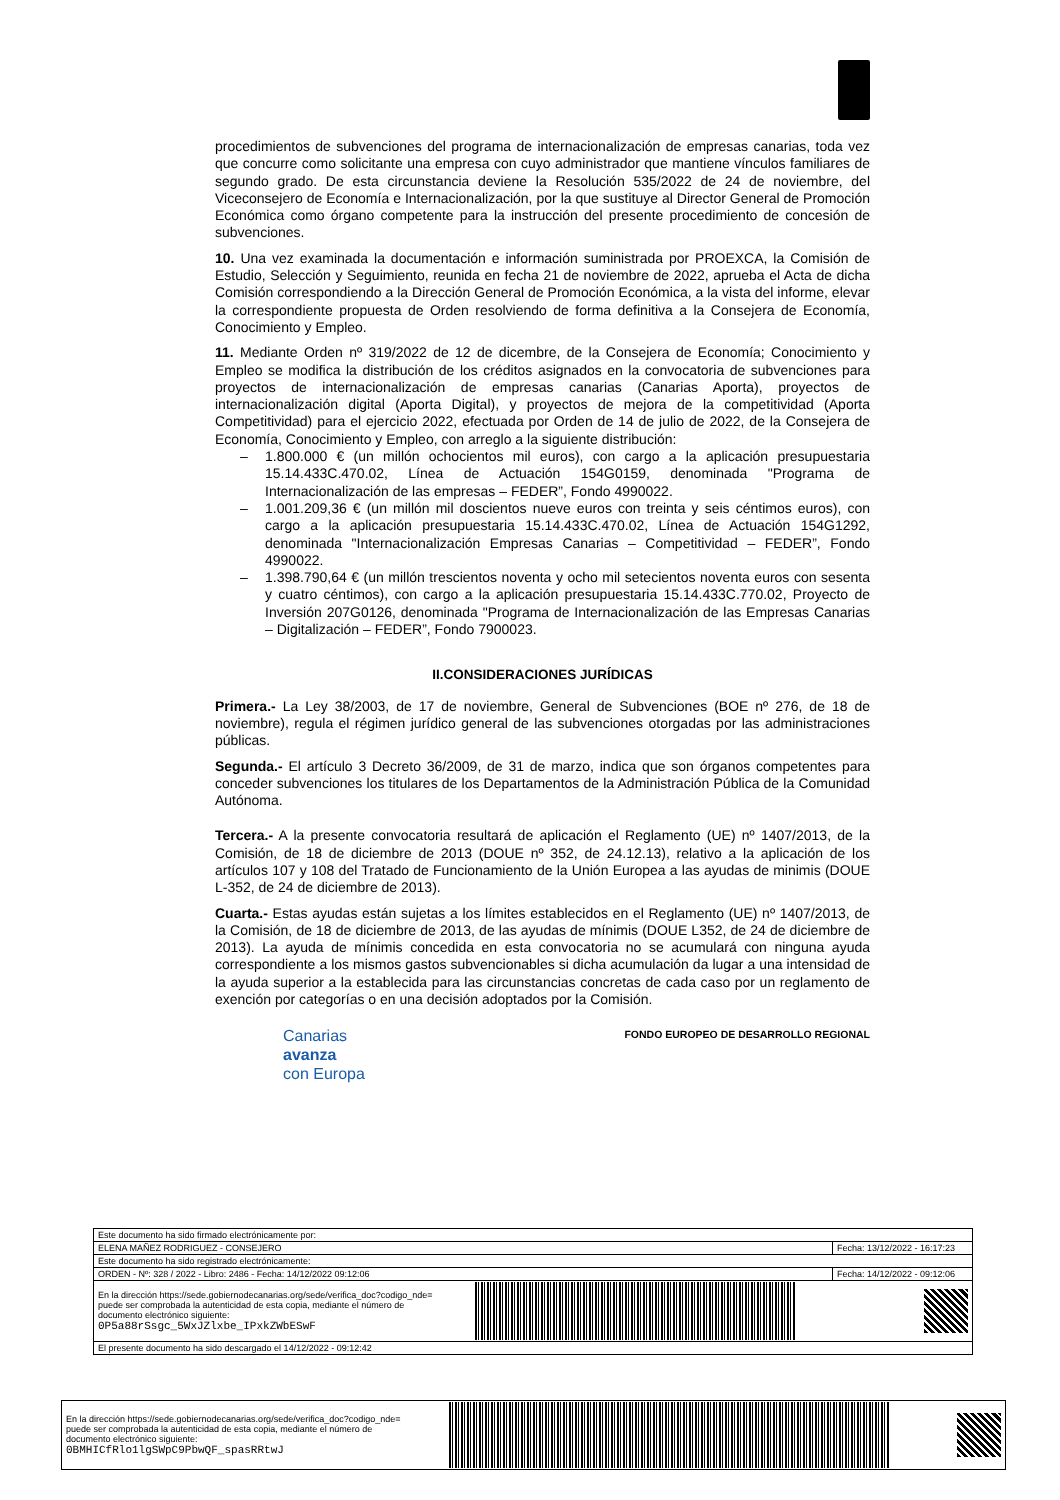procedimientos de subvenciones del programa de internacionalización de empresas canarias, toda vez que concurre como solicitante una empresa con cuyo administrador que mantiene vínculos familiares de segundo grado. De esta circunstancia deviene la Resolución 535/2022 de 24 de noviembre, del Viceconsejero de Economía e Internacionalización, por la que sustituye al Director General de Promoción Económica como órgano competente para la instrucción del presente procedimiento de concesión de subvenciones.
10. Una vez examinada la documentación e información suministrada por PROEXCA, la Comisión de Estudio, Selección y Seguimiento, reunida en fecha 21 de noviembre de 2022, aprueba el Acta de dicha Comisión correspondiendo a la Dirección General de Promoción Económica, a la vista del informe, elevar la correspondiente propuesta de Orden resolviendo de forma definitiva a la Consejera de Economía, Conocimiento y Empleo.
11. Mediante Orden nº 319/2022 de 12 de dicembre, de la Consejera de Economía; Conocimiento y Empleo se modifica la distribución de los créditos asignados en la convocatoria de subvenciones para proyectos de internacionalización de empresas canarias (Canarias Aporta), proyectos de internacionalización digital (Aporta Digital), y proyectos de mejora de la competitividad (Aporta Competitividad) para el ejercicio 2022, efectuada por Orden de 14 de julio de 2022, de la Consejera de Economía, Conocimiento y Empleo, con arreglo a la siguiente distribución:
– 1.800.000 € (un millón ochocientos mil euros), con cargo a la aplicación presupuestaria 15.14.433C.470.02, Línea de Actuación 154G0159, denominada "Programa de Internacionalización de las empresas – FEDER”, Fondo 4990022.
– 1.001.209,36 € (un millón mil doscientos nueve euros con treinta y seis céntimos euros), con cargo a la aplicación presupuestaria 15.14.433C.470.02, Línea de Actuación 154G1292, denominada "Internacionalización Empresas Canarias – Competitividad – FEDER”, Fondo 4990022.
– 1.398.790,64 € (un millón trescientos noventa y ocho mil setecientos noventa euros con sesenta y cuatro céntimos), con cargo a la aplicación presupuestaria 15.14.433C.770.02, Proyecto de Inversión 207G0126, denominada "Programa de Internacionalización de las Empresas Canarias – Digitalización – FEDER”, Fondo 7900023.
II.CONSIDERACIONES JURÍDICAS
Primera.- La Ley 38/2003, de 17 de noviembre, General de Subvenciones (BOE nº 276, de 18 de noviembre), regula el régimen jurídico general de las subvenciones otorgadas por las administraciones públicas.
Segunda.- El artículo 3 Decreto 36/2009, de 31 de marzo, indica que son órganos competentes para conceder subvenciones los titulares de los Departamentos de la Administración Pública de la Comunidad Autónoma.
Tercera.- A la presente convocatoria resultará de aplicación el Reglamento (UE) nº 1407/2013, de la Comisión, de 18 de diciembre de 2013 (DOUE nº 352, de 24.12.13), relativo a la aplicación de los artículos 107 y 108 del Tratado de Funcionamiento de la Unión Europea a las ayudas de minimis (DOUE L-352, de 24 de diciembre de 2013).
Cuarta.- Estas ayudas están sujetas a los límites establecidos en el Reglamento (UE) nº 1407/2013, de la Comisión, de 18 de diciembre de 2013, de las ayudas de mínimis (DOUE L352, de 24 de diciembre de 2013). La ayuda de mínimis concedida en esta convocatoria no se acumulará con ninguna ayuda correspondiente a los mismos gastos subvencionables si dicha acumulación da lugar a una intensidad de la ayuda superior a la establecida para las circunstancias concretas de cada caso por un reglamento de exención por categorías o en una decisión adoptados por la Comisión.
Canarias
avanza
con Europa
FONDO EUROPEO DE DESARROLLO REGIONAL
| Este documento ha sido firmado electrónicamente por: | | |
| ELENA MAÑEZ RODRIGUEZ - CONSEJERO | | Fecha: 13/12/2022 - 16:17:23 |
| Este documento ha sido registrado electrónicamente: | | |
| ORDEN - Nº: 328 / 2022 - Libro: 2486 - Fecha: 14/12/2022 09:12:06 | | Fecha: 14/12/2022 - 09:12:06 |
| En la dirección https://sede.gobiernodecanarias.org/sede/verifica_doc?codigo_nde= puede ser comprobada la autenticidad de esta copia, mediante el número de documento electrónico siguiente: 0P5a88rSsgc_5WxJZlxbe_IPxkZWbESwF | | |
| El presente documento ha sido descargado el 14/12/2022 - 09:12:42 | | |
| En la dirección https://sede.gobiernodecanarias.org/sede/verifica_doc?codigo_nde= puede ser comprobada la autenticidad de esta copia, mediante el número de documento electrónico siguiente: 0BMHICfRlo1lgSWpC9PbwQF_spasRRtwJ | | |